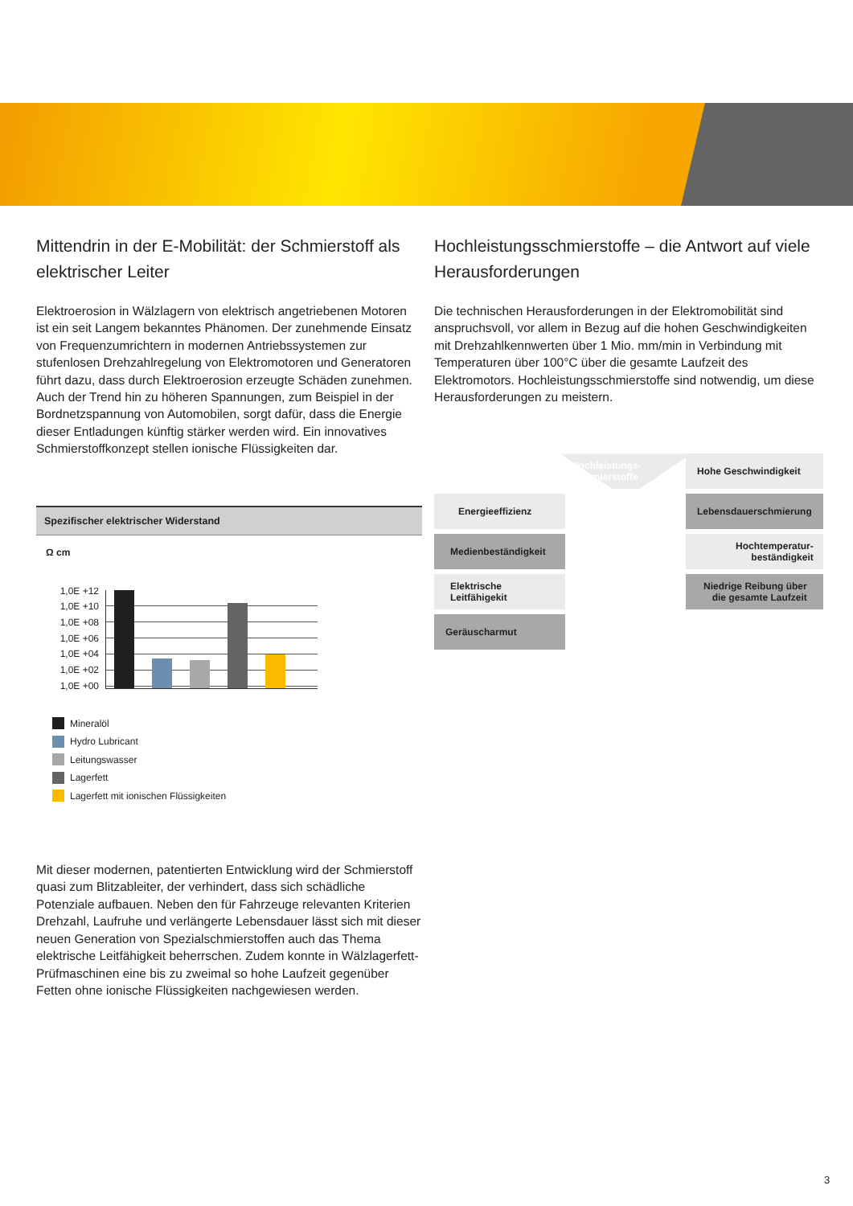Mittendrin in der E-Mobilität: der Schmierstoff als elektrischer Leiter
Elektroerosion in Wälzlagern von elektrisch angetriebenen Motoren ist ein seit Langem bekanntes Phänomen. Der zunehmende Einsatz von Frequenzumrichtern in modernen Antriebssystemen zur stufenlosen Drehzahlregelung von Elektromotoren und Generatoren führt dazu, dass durch Elektroerosion erzeugte Schäden zunehmen. Auch der Trend hin zu höheren Spannungen, zum Beispiel in der Bordnetzspannung von Automobilen, sorgt dafür, dass die Energie dieser Entladungen künftig stärker werden wird. Ein innovatives Schmierstoffkonzept stellen ionische Flüssigkeiten dar.
Spezifischer elektrischer Widerstand
Ω cm
1,0E +12
1,0E +10
1,0E +08
1,0E +06
1,0E +04
1,0E +02
1,0E +00
Mineralöl
Hydro Lubricant
Leitungswasser
Lagerfett
Lagerfett mit ionischen Flüssigkeiten
Mit dieser modernen, patentierten Entwicklung wird der Schmierstoff quasi zum Blitzableiter, der verhindert, dass sich schädliche Potenziale aufbauen. Neben den für Fahrzeuge relevanten Kriterien Drehzahl, Laufruhe und verlängerte Lebensdauer lässt sich mit dieser neuen Generation von Spezialschmierstoffen auch das Thema elektrische Leitfähigkeit beherrschen. Zudem konnte in Wälzlagerfett-Prüfmaschinen eine bis zu zweimal so hohe Laufzeit gegenüber Fetten ohne ionische Flüssigkeiten nachgewiesen werden.
Hochleistungsschmierstoffe – die Antwort auf viele Herausforderungen
Die technischen Herausforderungen in der Elektromobilität sind anspruchsvoll, vor allem in Bezug auf die hohen Geschwindigkeiten mit Drehzahlkennwerten über 1 Mio. mm/min in Verbindung mit Temperaturen über 100°C über die gesamte Laufzeit des Elektromotors. Hochleistungsschmierstoffe sind notwendig, um diese Herausforderungen zu meistern.
Hochleistungs-
schmierstoffe
Hohe Geschwindigkeit
Energieeffizienz
Lebensdauerschmierung
Medienbeständigkeit
Hochtemperatur-
beständigkeit
Elektrische Leitfähigekit
Niedrige Reibung über
die gesamte Laufzeit
Geräuscharmut
3